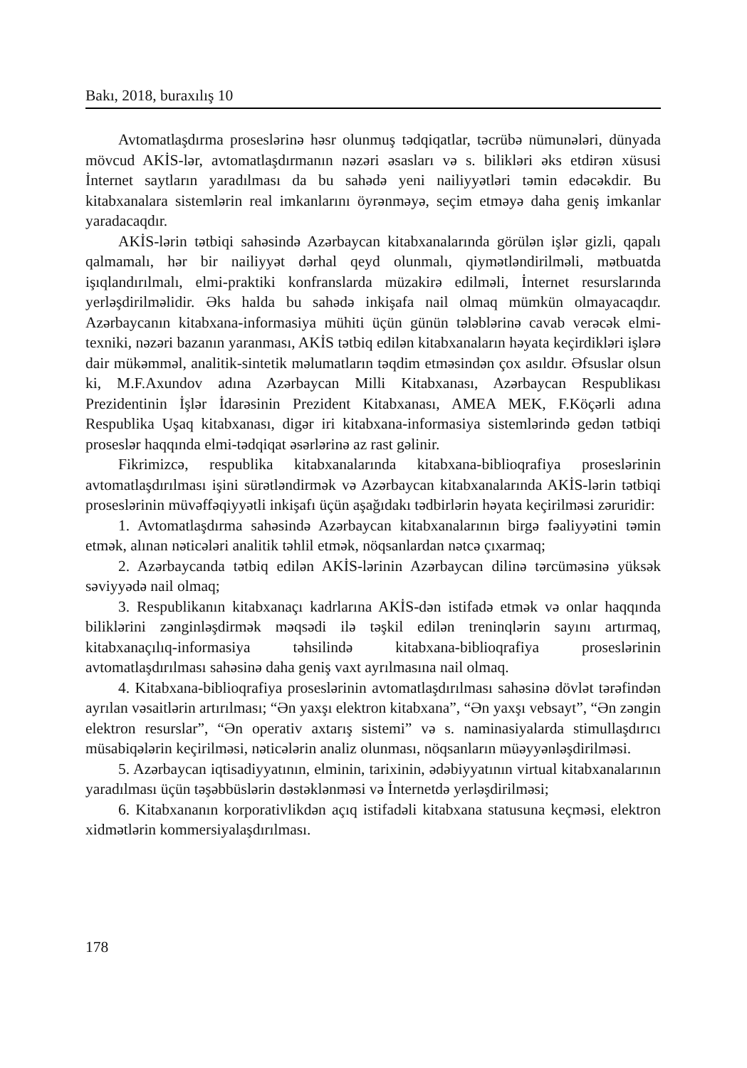Bakı, 2018, buraxılış 10
Avtomatlaşdırma proseslərinə həsr olunmuş tədqiqatlar, təcrübə nümunələri, dünyada mövcud AKİS-lər, avtomatlaşdırmanın nəzəri əsasları və s. bilikləri əks etdirən xüsusi İnternet saytların yaradılması da bu sahədə yeni nailiyyətləri təmin edəcəkdir. Bu kitabxanalara sistemlərin real imkanlarını öyrənməyə, seçim etməyə daha geniş imkanlar yaradacaqdır.
AKİS-lərin tətbiqi sahəsində Azərbaycan kitabxanalarında görülən işlər gizli, qapalı qalmamalı, hər bir nailiyyət dərhal qeyd olunmalı, qiymətləndirilməli, mətbuatda işıqlandırılmalı, elmi-praktiki konfranslarda müzakirə edilməli, İnternet resurslarında yerləşdirilməlidir. Əks halda bu sahədə inkişafa nail olmaq mümkün olmayacaqdır. Azərbaycanın kitabxana-informasiya mühiti üçün günün tələblərinə cavab verəcək elmi-texniki, nəzəri bazanın yaranması, AKİS tətbiq edilən kitabxanaların həyata keçirdikləri işlərə dair mükəmməl, analitik-sintetik məlumatların təqdim etməsindən çox asıldır. Əfsuslar olsun ki, M.F.Axundov adına Azərbaycan Milli Kitabxanası, Azərbaycan Respublikası Prezidentinin İşlər İdarəsinin Prezident Kitabxanası, AMEA MEK, F.Köçərli adına Respublika Uşaq kitabxanası, digər iri kitabxana-informasiya sistemlərində gedən tətbiqi proseslər haqqında elmi-tədqiqat əsərlərinə az rast gəlinir.
Fikrimizcə, respublika kitabxanalarında kitabxana-biblioqrafiya proseslərinin avtomatlaşdırılması işini sürətləndirmək və Azərbaycan kitabxanalarında AKİS-lərin tətbiqi proseslərinin müvəffəqiyyətli inkişafı üçün aşağıdakı tədbirlərin həyata keçirilməsi zəruridir:
1. Avtomatlaşdırma sahəsində Azərbaycan kitabxanalarının birgə fəaliyyətini təmin etmək, alınan nəticələri analitik təhlil etmək, nöqsanlardan nətcə çıxarmaq;
2. Azərbaycanda tətbiq edilən AKİS-lərinin Azərbaycan dilinə tərcüməsinə yüksək səviyyədə nail olmaq;
3. Respublikanın kitabxanaçı kadrlarına AKİS-dən istifadə etmək və onlar haqqında biliklərini zənginləşdirmək məqsədi ilə təşkil edilən treninqlərin sayını artırmaq, kitabxanaçılıq-informasiya təhsilində kitabxana-biblioqrafiya proseslərinin avtomatlaşdırılması sahəsinə daha geniş vaxt ayrılmasına nail olmaq.
4. Kitabxana-biblioqrafiya proseslərinin avtomatlaşdırılması sahəsinə dövlət tərəfindən ayrılan vəsaitlərin artırılması; “Ən yaxşı elektron kitabxana”, “Ən yaxşı vebsayt”, “Ən zəngin elektron resurslar”, “Ən operativ axtarış sistemi” və s. naminasiyalarda stimullaşdırıcı müsabiqələrin keçirilməsi, nəticələrin analiz olunması, nöqsanların müəyyənləşdirilməsi.
5. Azərbaycan iqtisadiyyatının, elminin, tarixinin, ədəbiyyatının virtual kitabxanalarının yaradılması üçün təşəbbüslərin dəstəklənməsi və İnternetdə yerləşdirilməsi;
6. Kitabxananın korporativlikdən açıq istifadəli kitabxana statusuna keçməsi, elektron xidmətlərin kommersiyalaşdırılması.
178